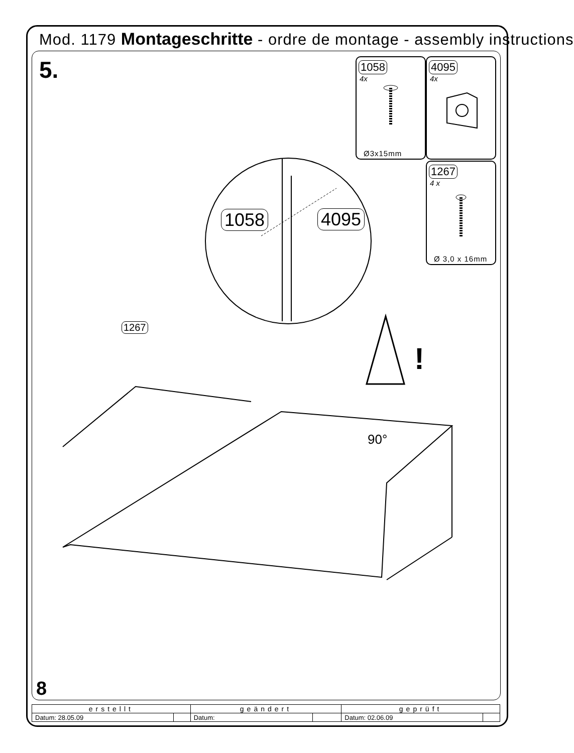Mod. 1179 Montageschritte - ordre de montage - assembly instructions
5.
1058
4x
Ø3x15mm
4095
4x
1267
4 x
Ø 3,0 x 16mm
1058 4095
1267
!
90°
8
| erstellt | | geändert | | geprüft | |
| --- | --- | --- | --- | --- | --- |
| Datum: 28.05.09 | | Datum: | | Datum: 02.06.09 | |